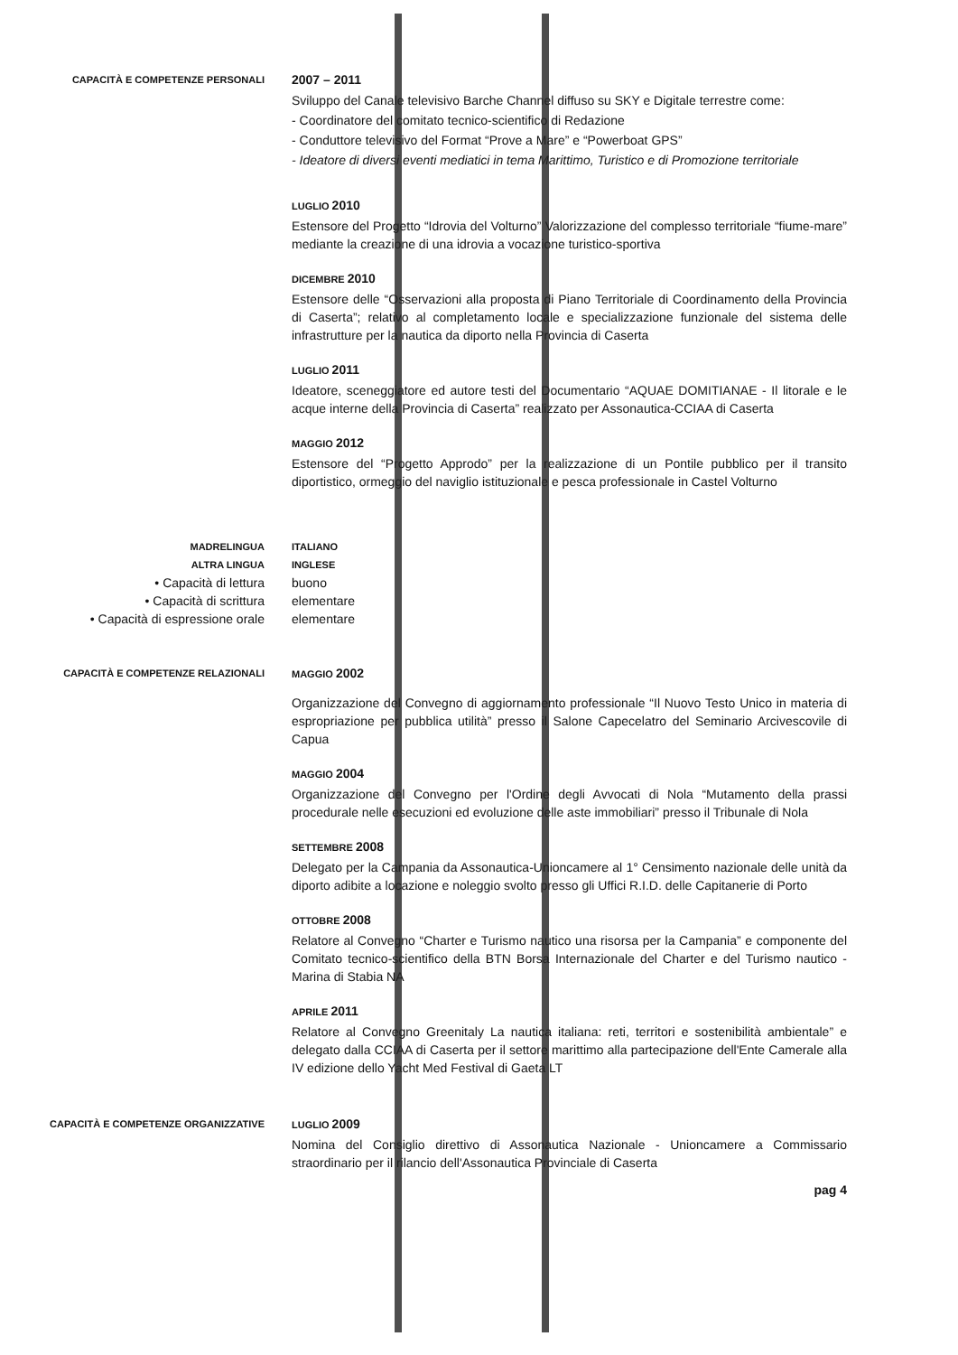CAPACITÀ E COMPETENZE PERSONALI
2007 – 2011
Sviluppo del Canale televisivo Barche Channel diffuso su SKY e Digitale terrestre come:
- Coordinatore del comitato tecnico-scientifico di Redazione
- Conduttore televisivo del Format “Prove a Mare” e “Powerboat GPS”
- Ideatore di diversi eventi mediatici in tema Marittimo, Turistico e di Promozione territoriale
LUGLIO 2010
Estensore del Progetto “Idrovia del Volturno” Valorizzazione del complesso territoriale “fiume-mare” mediante la creazione di una idrovia a vocazione turistico-sportiva
DICEMBRE 2010
Estensore delle “Osservazioni alla proposta di Piano Territoriale di Coordinamento della Provincia di Caserta”; relativo al completamento locale e specializzazione funzionale del sistema delle infrastrutture per la nautica da diporto nella Provincia di Caserta
LUGLIO 2011
Ideatore, sceneggiatore ed autore testi del Documentario “AQUAE DOMITIANAE - Il litorale e le acque interne della Provincia di Caserta” realizzato per Assonautica-CCIAA di Caserta
MAGGIO 2012
Estensore del “Progetto Approdo” per la realizzazione di un Pontile pubblico per il transito diportistico, ormeggio del naviglio istituzionale e pesca professionale in Castel Volturno
MADRELINGUA ITALIANO
ALTRA LINGUA INGLESE
• Capacità di lettura buono
• Capacità di scrittura elementare
• Capacità di espressione orale elementare
CAPACITÀ E COMPETENZE RELAZIONALI MAGGIO 2002
Organizzazione del Convegno di aggiornamento professionale “Il Nuovo Testo Unico in materia di espropriazione per pubblica utilità” presso il Salone Capecelatro del Seminario Arcivescovile di Capua
MAGGIO 2004
Organizzazione del Convegno per l'Ordine degli Avvocati di Nola “Mutamento della prassi procedurale nelle esecuzioni ed evoluzione delle aste immobiliari” presso il Tribunale di Nola
SETTEMBRE 2008
Delegato per la Campania da Assonautica-Unioncamere al 1° Censimento nazionale delle unità da diporto adibite a locazione e noleggio svolto presso gli Uffici R.I.D. delle Capitanerie di Porto
OTTOBRE 2008
Relatore al Convegno “Charter e Turismo nautico una risorsa per la Campania” e componente del Comitato tecnico-scientifico della BTN Borsa Internazionale del Charter e del Turismo nautico - Marina di Stabia NA
APRILE 2011
Relatore al Convegno Greenitaly La nautica italiana: reti, territori e sostenibilità ambientale” e delegato dalla CCIAA di Caserta per il settore marittimo alla partecipazione dell'Ente Camerale alla IV edizione dello Yacht Med Festival di Gaeta LT
CAPACITÀ E COMPETENZE ORGANIZZATIVE LUGLIO 2009
Nomina del Consiglio direttivo di Assonautica Nazionale - Unioncamere a Commissario straordinario per il rilancio dell'Assonautica Provinciale di Caserta
pag 4